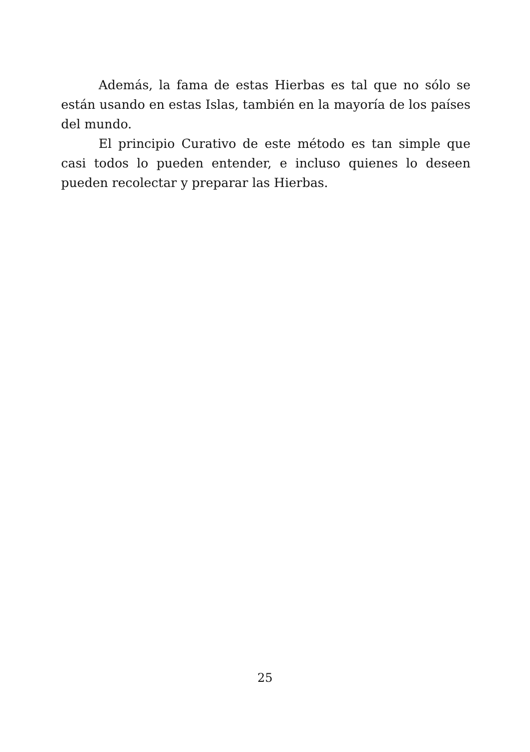Además, la fama de estas Hierbas es tal que no sólo se están usando en estas Islas, también en la mayoría de los países del mundo.
El principio Curativo de este método es tan simple que casi todos lo pueden entender, e incluso quienes lo deseen pueden recolectar y preparar las Hierbas.
25